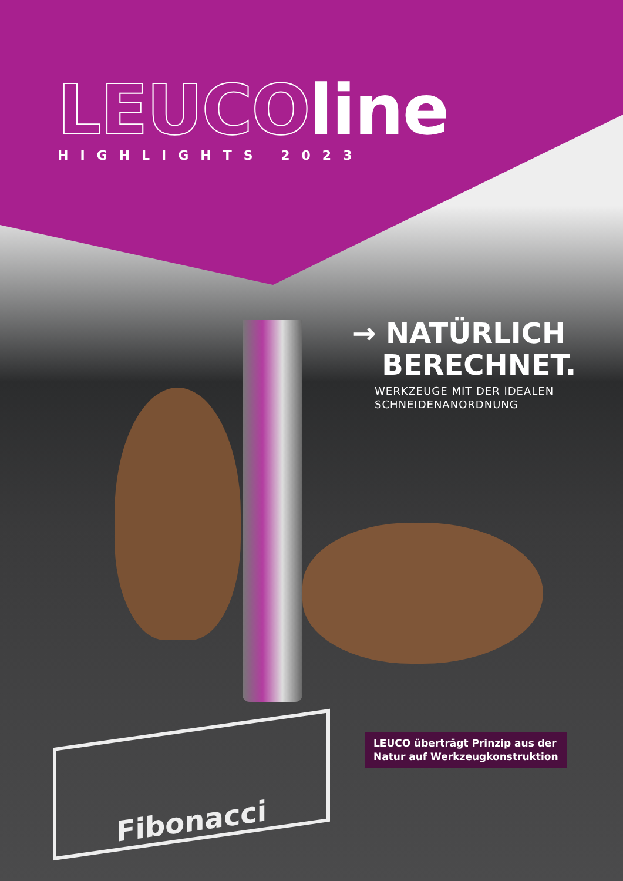LEUCOline
HIGHLIGHTS 2023
→ NATÜRLICH
BERECHNET.
WERKZEUGE MIT DER IDEALEN
SCHNEIDENANORDNUNG
Fibonacci
LEUCO überträgt Prinzip aus der
Natur auf Werkzeugkonstruktion